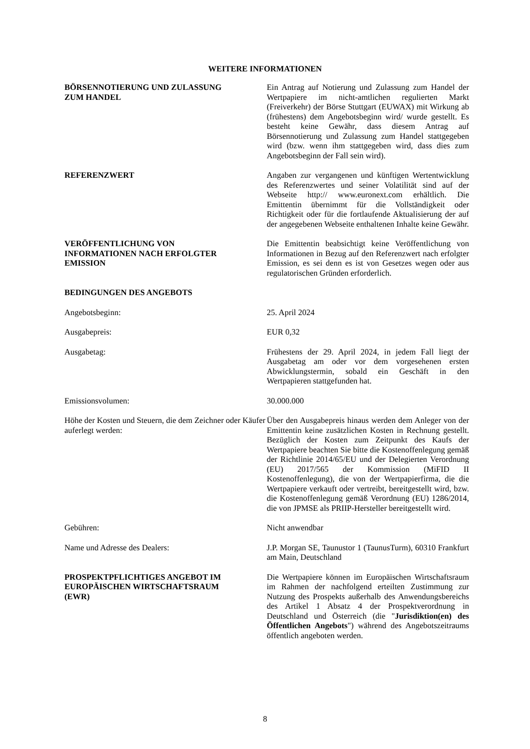WEITERE INFORMATIONEN
BÖRSENNOTIERUNG UND ZULASSUNG
ZUM HANDEL
Ein Antrag auf Notierung und Zulassung zum Handel der Wertpapiere im nicht-amtlichen regulierten Markt (Freiverkehr) der Börse Stuttgart (EUWAX) mit Wirkung ab (frühestens) dem Angebotsbeginn wird/ wurde gestellt. Es besteht keine Gewähr, dass diesem Antrag auf Börsennotierung und Zulassung zum Handel stattgegeben wird (bzw. wenn ihm stattgegeben wird, dass dies zum Angebotsbeginn der Fall sein wird).
REFERENZWERT Angaben zur vergangenen und künftigen Wertentwicklung des Referenzwertes und seiner Volatilität sind auf der Webseite http:// www.euronext.com erhältlich. Die Emittentin übernimmt für die Vollständigkeit oder Richtigkeit oder für die fortlaufende Aktualisierung der auf der angegebenen Webseite enthaltenen Inhalte keine Gewähr.
VERÖFFENTLICHUNG VON
INFORMATIONEN NACH ERFOLGTER
EMISSION
Die Emittentin beabsichtigt keine Veröffentlichung von Informationen in Bezug auf den Referenzwert nach erfolgter Emission, es sei denn es ist von Gesetzes wegen oder aus regulatorischen Gründen erforderlich.
BEDINGUNGEN DES ANGEBOTS
Angebotsbeginn: 25. April 2024
Ausgabepreis: EUR 0,32
Ausgabetag: Frühestens der 29. April 2024, in jedem Fall liegt der Ausgabetag am oder vor dem vorgesehenen ersten Abwicklungstermin, sobald ein Geschäft in den Wertpapieren stattgefunden hat.
Emissionsvolumen: 30.000.000
Höhe der Kosten und Steuern, die dem Zeichner oder Käufer auferlegt werden:
Über den Ausgabepreis hinaus werden dem Anleger von der Emittentin keine zusätzlichen Kosten in Rechnung gestellt. Bezüglich der Kosten zum Zeitpunkt des Kaufs der Wertpapiere beachten Sie bitte die Kostenoffenlegung gemäß der Richtlinie 2014/65/EU und der Delegierten Verordnung (EU) 2017/565 der Kommission (MiFID II Kostenoffenlegung), die von der Wertpapierfirma, die die Wertpapiere verkauft oder vertreibt, bereitgestellt wird, bzw. die Kostenoffenlegung gemäß Verordnung (EU) 1286/2014, die von JPMSE als PRIIP-Hersteller bereitgestellt wird.
Gebühren: Nicht anwendbar
Name und Adresse des Dealers: J.P. Morgan SE, Taunustor 1 (TaunusTurm), 60310 Frankfurt am Main, Deutschland
PROSPEKTPFLICHTIGES ANGEBOT IM
EUROPÄISCHEN WIRTSCHAFTSRAUM
(EWR)
Die Wertpapiere können im Europäischen Wirtschaftsraum im Rahmen der nachfolgend erteilten Zustimmung zur Nutzung des Prospekts außerhalb des Anwendungsbereichs des Artikel 1 Absatz 4 der Prospektverordnung in Deutschland und Österreich (die "Jurisdiktion(en) des Öffentlichen Angebots") während des Angebotszeitraums öffentlich angeboten werden.
8